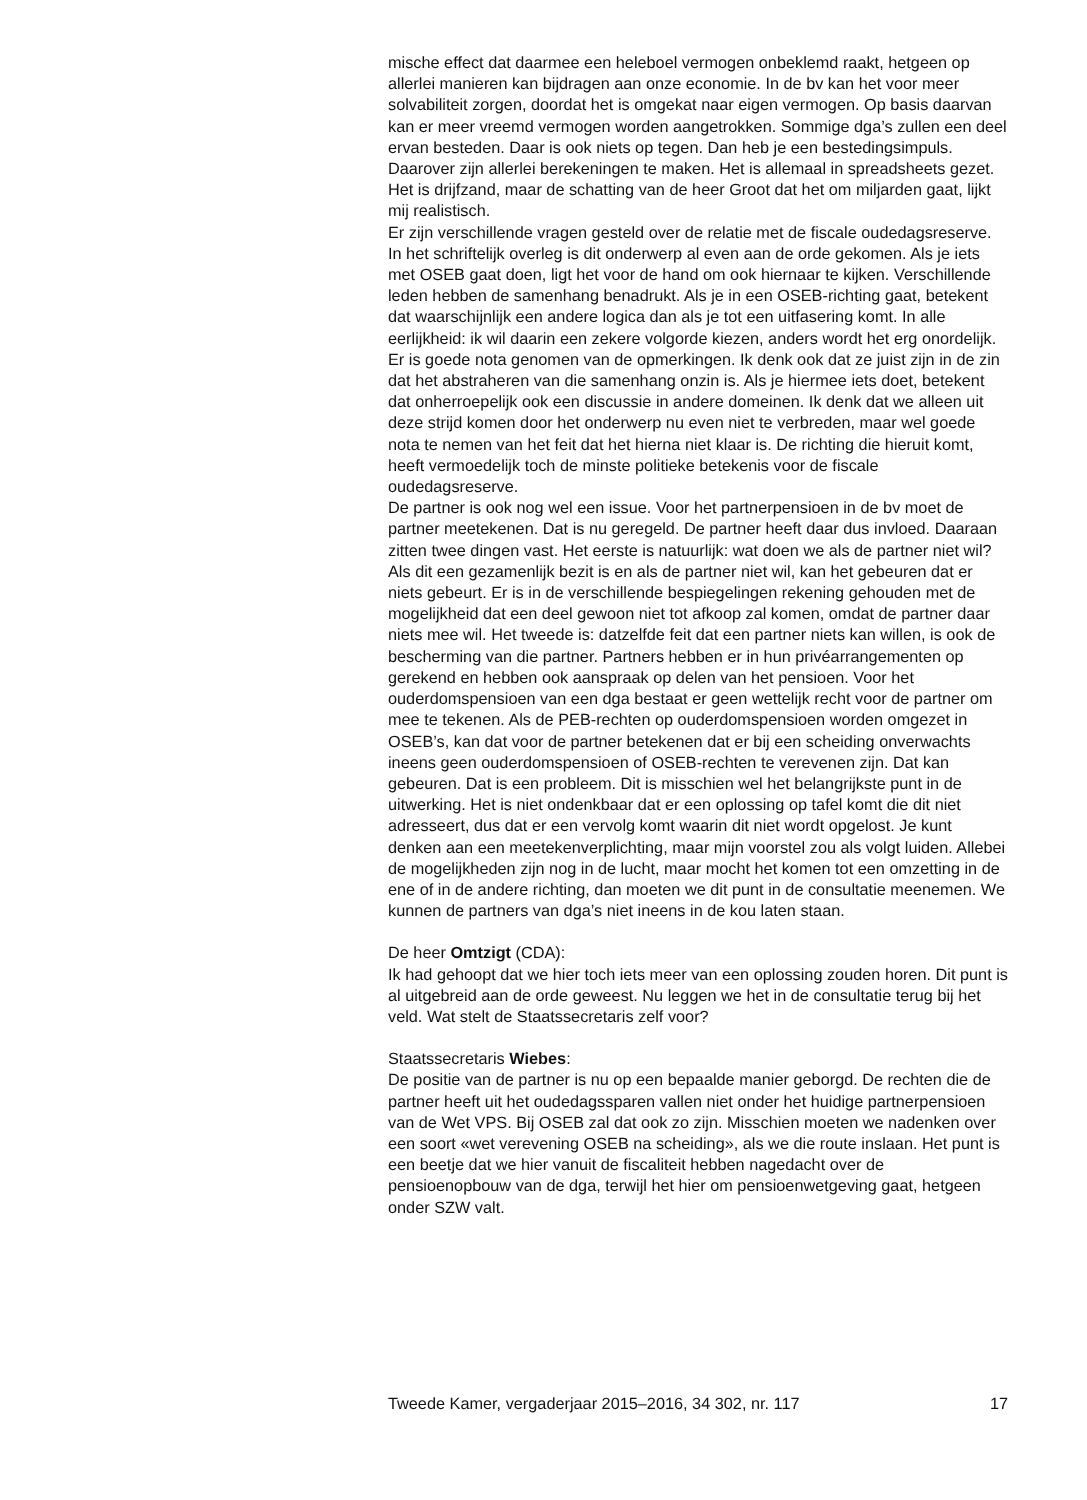mische effect dat daarmee een heleboel vermogen onbeklemd raakt, hetgeen op allerlei manieren kan bijdragen aan onze economie. In de bv kan het voor meer solvabiliteit zorgen, doordat het is omgekat naar eigen vermogen. Op basis daarvan kan er meer vreemd vermogen worden aangetrokken. Sommige dga’s zullen een deel ervan besteden. Daar is ook niets op tegen. Dan heb je een bestedingsimpuls. Daarover zijn allerlei berekeningen te maken. Het is allemaal in spreadsheets gezet. Het is drijfzand, maar de schatting van de heer Groot dat het om miljarden gaat, lijkt mij realistisch.
Er zijn verschillende vragen gesteld over de relatie met de fiscale oudedagsreserve. In het schriftelijk overleg is dit onderwerp al even aan de orde gekomen. Als je iets met OSEB gaat doen, ligt het voor de hand om ook hiernaar te kijken. Verschillende leden hebben de samenhang benadrukt. Als je in een OSEB-richting gaat, betekent dat waarschijnlijk een andere logica dan als je tot een uitfasering komt. In alle eerlijkheid: ik wil daarin een zekere volgorde kiezen, anders wordt het erg onordelijk. Er is goede nota genomen van de opmerkingen. Ik denk ook dat ze juist zijn in de zin dat het abstraheren van die samenhang onzin is. Als je hiermee iets doet, betekent dat onherroepelijk ook een discussie in andere domeinen. Ik denk dat we alleen uit deze strijd komen door het onderwerp nu even niet te verbreden, maar wel goede nota te nemen van het feit dat het hierna niet klaar is. De richting die hieruit komt, heeft vermoedelijk toch de minste politieke betekenis voor de fiscale oudedagsreserve.
De partner is ook nog wel een issue. Voor het partnerpensioen in de bv moet de partner meetekenen. Dat is nu geregeld. De partner heeft daar dus invloed. Daaraan zitten twee dingen vast. Het eerste is natuurlijk: wat doen we als de partner niet wil? Als dit een gezamenlijk bezit is en als de partner niet wil, kan het gebeuren dat er niets gebeurt. Er is in de verschillende bespiegelingen rekening gehouden met de mogelijkheid dat een deel gewoon niet tot afkoop zal komen, omdat de partner daar niets mee wil. Het tweede is: datzelfde feit dat een partner niets kan willen, is ook de bescherming van die partner. Partners hebben er in hun privéarrangementen op gerekend en hebben ook aanspraak op delen van het pensioen. Voor het ouderdomspensioen van een dga bestaat er geen wettelijk recht voor de partner om mee te tekenen. Als de PEB-rechten op ouderdomspensioen worden omgezet in OSEB’s, kan dat voor de partner betekenen dat er bij een scheiding onverwachts ineens geen ouderdomspensioen of OSEB-rechten te verevenen zijn. Dat kan gebeuren. Dat is een probleem. Dit is misschien wel het belangrijkste punt in de uitwerking. Het is niet ondenkbaar dat er een oplossing op tafel komt die dit niet adresseert, dus dat er een vervolg komt waarin dit niet wordt opgelost. Je kunt denken aan een meetekenverplichting, maar mijn voorstel zou als volgt luiden. Allebei de mogelijkheden zijn nog in de lucht, maar mocht het komen tot een omzetting in de ene of in de andere richting, dan moeten we dit punt in de consultatie meenemen. We kunnen de partners van dga’s niet ineens in de kou laten staan.
De heer Omtzigt (CDA):
Ik had gehoopt dat we hier toch iets meer van een oplossing zouden horen. Dit punt is al uitgebreid aan de orde geweest. Nu leggen we het in de consultatie terug bij het veld. Wat stelt de Staatssecretaris zelf voor?
Staatssecretaris Wiebes:
De positie van de partner is nu op een bepaalde manier geborgd. De rechten die de partner heeft uit het oudedagssparen vallen niet onder het huidige partnerpensioen van de Wet VPS. Bij OSEB zal dat ook zo zijn. Misschien moeten we nadenken over een soort «wet verevening OSEB na scheiding», als we die route inslaan. Het punt is een beetje dat we hier vanuit de fiscaliteit hebben nagedacht over de pensioenopbouw van de dga, terwijl het hier om pensioenwetgeving gaat, hetgeen onder SZW valt.
Tweede Kamer, vergaderjaar 2015–2016, 34 302, nr. 117 17